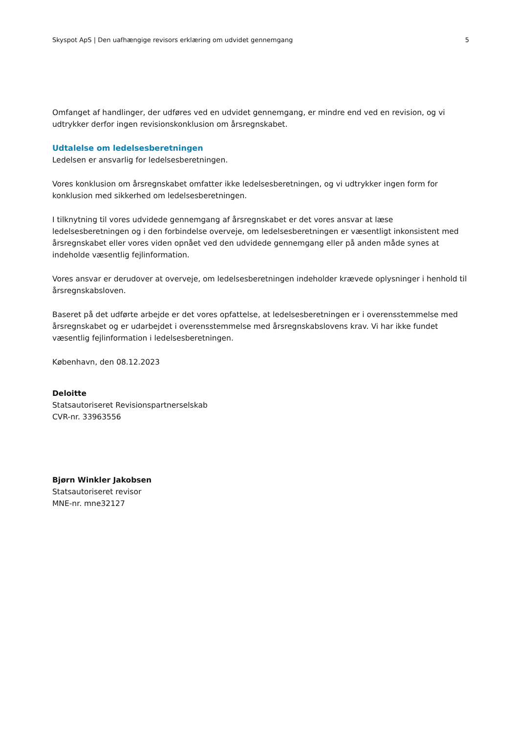Skyspot ApS | Den uafhængige revisors erklæring om udvidet gennemgang 5
Omfanget af handlinger, der udføres ved en udvidet gennemgang, er mindre end ved en revision, og vi udtrykker derfor ingen revisionskonklusion om årsregnskabet.
Udtalelse om ledelsesberetningen
Ledelsen er ansvarlig for ledelsesberetningen.
Vores konklusion om årsregnskabet omfatter ikke ledelsesberetningen, og vi udtrykker ingen form for konklusion med sikkerhed om ledelsesberetningen.
I tilknytning til vores udvidede gennemgang af årsregnskabet er det vores ansvar at læse ledelsesberetningen og i den forbindelse overveje, om ledelsesberetningen er væsentligt inkonsistent med årsregnskabet eller vores viden opnået ved den udvidede gennemgang eller på anden måde synes at indeholde væsentlig fejlinformation.
Vores ansvar er derudover at overveje, om ledelsesberetningen indeholder krævede oplysninger i henhold til årsregnskabsloven.
Baseret på det udførte arbejde er det vores opfattelse, at ledelsesberetningen er i overensstemmelse med årsregnskabet og er udarbejdet i overensstemmelse med årsregnskabslovens krav. Vi har ikke fundet væsentlig fejlinformation i ledelsesberetningen.
København, den 08.12.2023
Deloitte
Statsautoriseret Revisionspartnerselskab
CVR-nr. 33963556
Bjørn Winkler Jakobsen
Statsautoriseret revisor
MNE-nr. mne32127